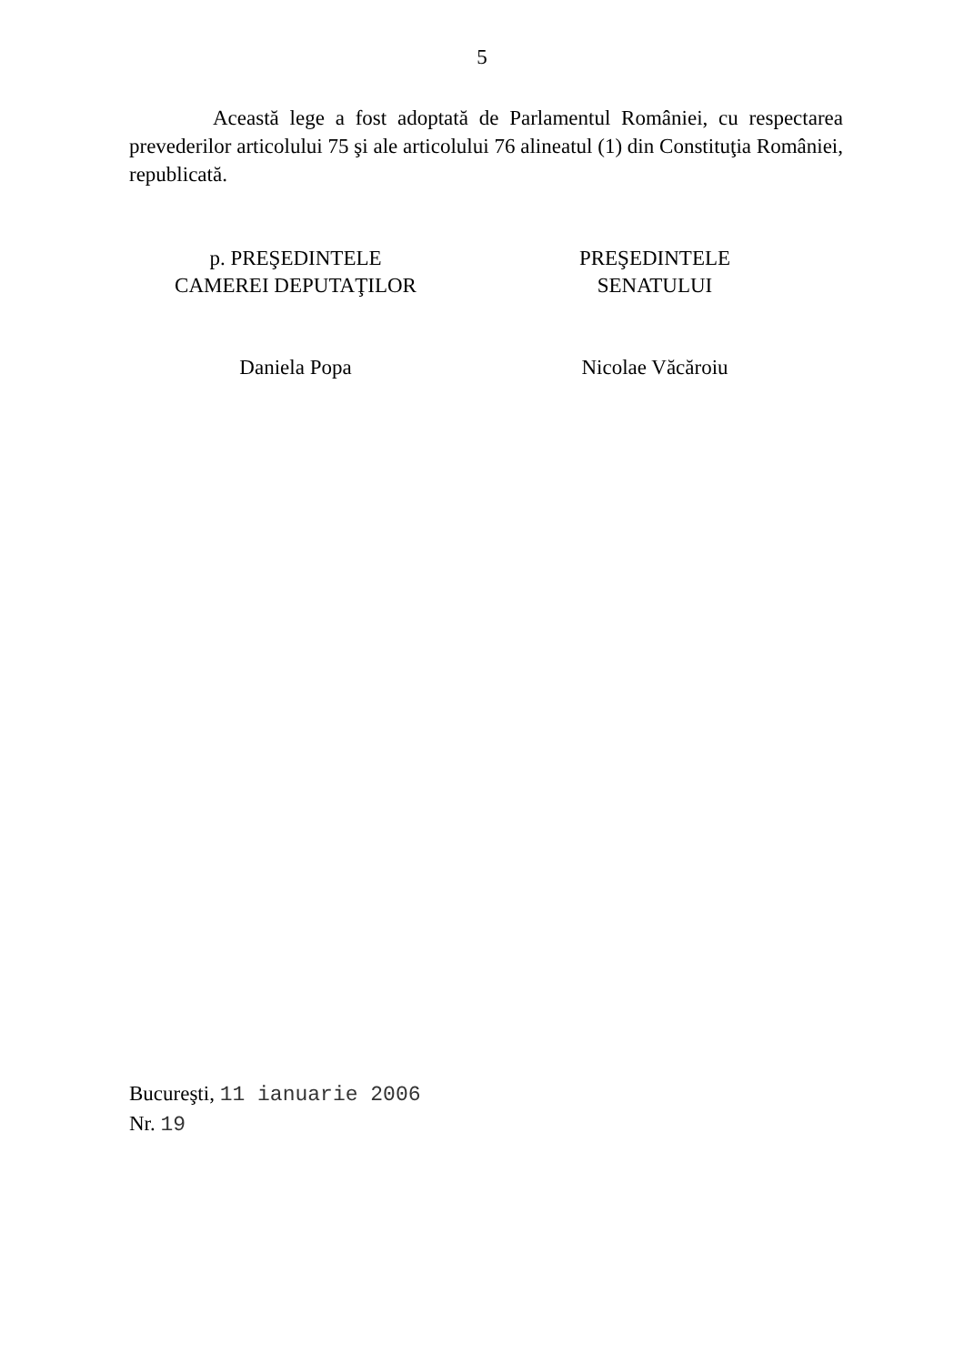5
Această lege a fost adoptată de Parlamentul României, cu respectarea prevederilor articolului 75 şi ale articolului 76 alineatul (1) din Constituţia României, republicată.
p. PREŞEDINTELE
CAMEREI DEPUTAŢILOR
Daniela Popa
PREŞEDINTELE
SENATULUI
Nicolae Văcăroiu
Bucureşti, 11 ianuarie 2006
Nr. 19